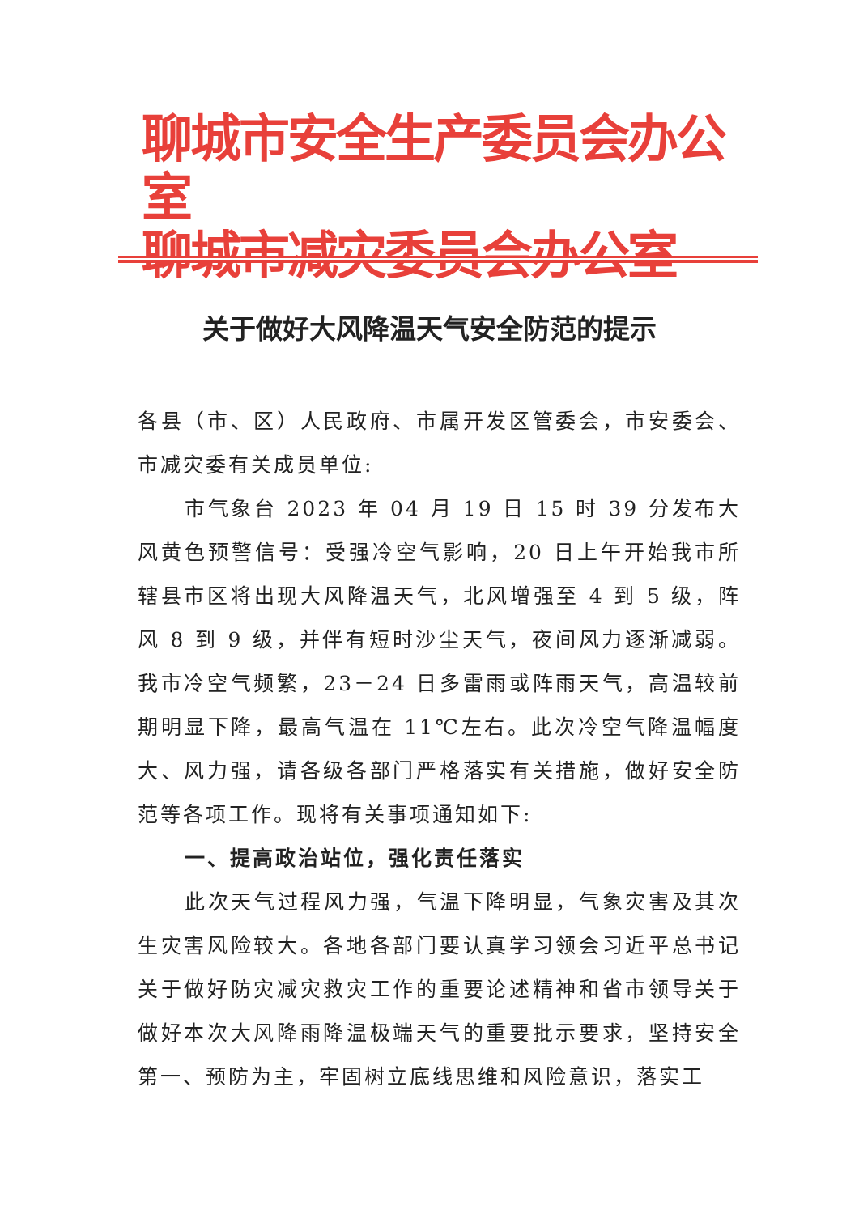聊城市安全生产委员会办公室
聊城市减灾委员会办公室
关于做好大风降温天气安全防范的提示
各县（市、区）人民政府、市属开发区管委会，市安委会、市减灾委有关成员单位:
市气象台 2023 年 04 月 19 日 15 时 39 分发布大风黄色预警信号：受强冷空气影响，20 日上午开始我市所辖县市区将出现大风降温天气，北风增强至 4 到 5 级，阵风 8 到 9 级，并伴有短时沙尘天气，夜间风力逐渐减弱。我市冷空气频繁，23－24 日多雷雨或阵雨天气，高温较前期明显下降，最高气温在 11℃左右。此次冷空气降温幅度大、风力强，请各级各部门严格落实有关措施，做好安全防范等各项工作。现将有关事项通知如下:
一、提高政治站位，强化责任落实
此次天气过程风力强，气温下降明显，气象灾害及其次生灾害风险较大。各地各部门要认真学习领会习近平总书记关于做好防灾减灾救灾工作的重要论述精神和省市领导关于做好本次大风降雨降温极端天气的重要批示要求，坚持安全第一、预防为主，牢固树立底线思维和风险意识，落实工